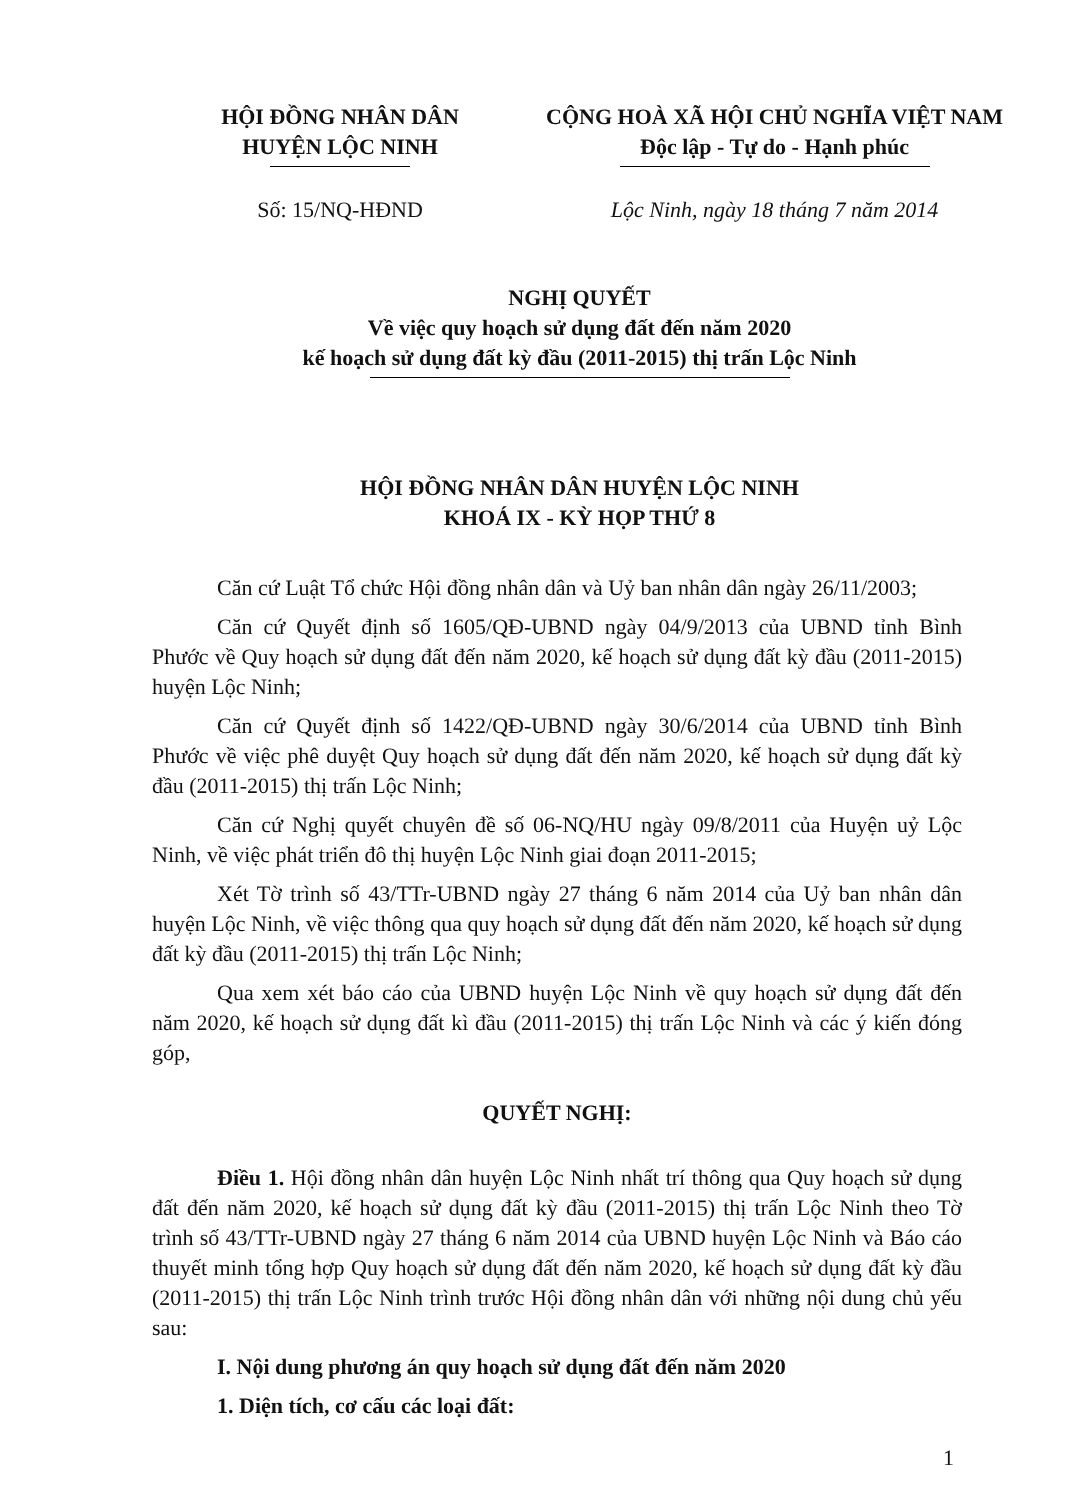HỘI ĐỒNG NHÂN DÂN
HUYỆN LỘC NINH
CỘNG HOÀ XÃ HỘI CHỦ NGHĨA VIỆT NAM
Độc lập - Tự do - Hạnh phúc
Số: 15/NQ-HĐND Lộc Ninh, ngày 18 tháng 7 năm 2014
NGHỊ QUYẾT
Về việc quy hoạch sử dụng đất đến năm 2020
kế hoạch sử dụng đất kỳ đầu (2011-2015) thị trấn Lộc Ninh
HỘI ĐỒNG NHÂN DÂN HUYỆN LỘC NINH
KHOÁ IX - KỲ HỌP THỨ 8
Căn cứ Luật Tổ chức Hội đồng nhân dân và Uỷ ban nhân dân ngày 26/11/2003;
Căn cứ Quyết định số 1605/QĐ-UBND ngày 04/9/2013 của UBND tỉnh Bình Phước về Quy hoạch sử dụng đất đến năm 2020, kế hoạch sử dụng đất kỳ đầu (2011-2015) huyện Lộc Ninh;
Căn cứ Quyết định số 1422/QĐ-UBND ngày 30/6/2014 của UBND tỉnh Bình Phước về việc phê duyệt Quy hoạch sử dụng đất đến năm 2020, kế hoạch sử dụng đất kỳ đầu (2011-2015) thị trấn Lộc Ninh;
Căn cứ Nghị quyết chuyên đề số 06-NQ/HU ngày 09/8/2011 của Huyện uỷ Lộc Ninh, về việc phát triển đô thị huyện Lộc Ninh giai đoạn 2011-2015;
Xét Tờ trình số 43/TTr-UBND ngày 27 tháng 6 năm 2014 của Uỷ ban nhân dân huyện Lộc Ninh, về việc thông qua quy hoạch sử dụng đất đến năm 2020, kế hoạch sử dụng đất kỳ đầu (2011-2015) thị trấn Lộc Ninh;
Qua xem xét báo cáo của UBND huyện Lộc Ninh về quy hoạch sử dụng đất đến năm 2020, kế hoạch sử dụng đất kì đầu (2011-2015) thị trấn Lộc Ninh và các ý kiến đóng góp,
QUYẾT NGHỊ:
Điều 1. Hội đồng nhân dân huyện Lộc Ninh nhất trí thông qua Quy hoạch sử dụng đất đến năm 2020, kế hoạch sử dụng đất kỳ đầu (2011-2015) thị trấn Lộc Ninh theo Tờ trình số 43/TTr-UBND ngày 27 tháng 6 năm 2014 của UBND huyện Lộc Ninh và Báo cáo thuyết minh tổng hợp Quy hoạch sử dụng đất đến năm 2020, kế hoạch sử dụng đất kỳ đầu (2011-2015) thị trấn Lộc Ninh trình trước Hội đồng nhân dân với những nội dung chủ yếu sau:
I. Nội dung phương án quy hoạch sử dụng đất đến năm 2020
1. Diện tích, cơ cấu các loại đất:
1